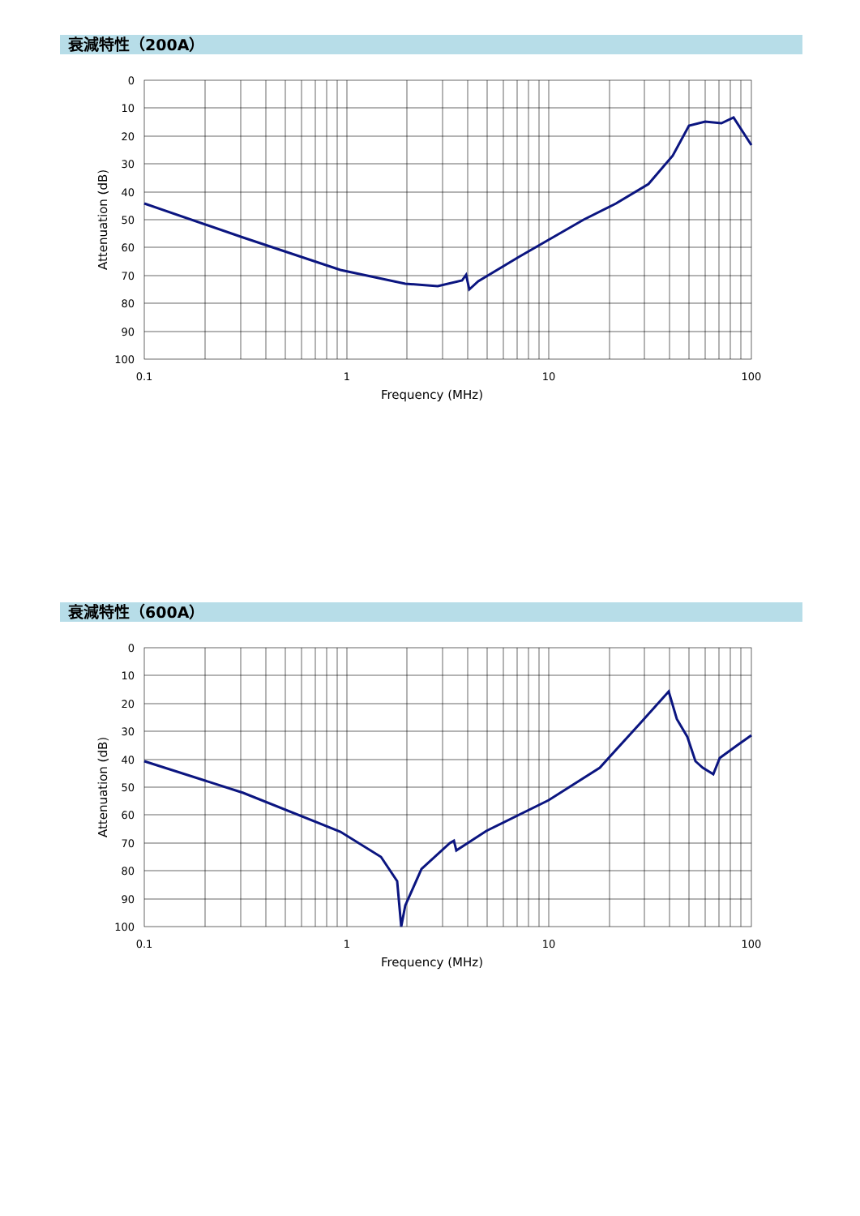衰減特性（200A）
0
10
20
30
40
50
60
70
80
90
100
0.1
1
10
100
Frequency (MHz)
Attenuation (dB)
衰減特性（600A）
0
10
20
30
40
50
60
70
80
90
100
0.1
1
10
100
Frequency (MHz)
Attenuation (dB)